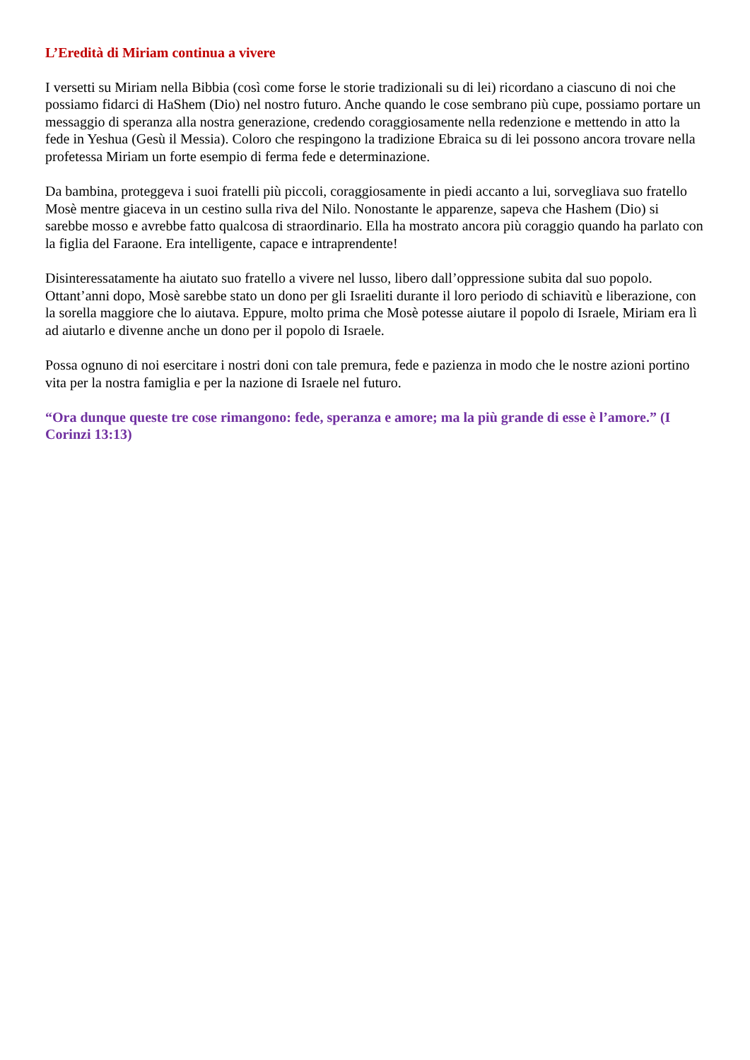L’Eredità di Miriam continua a vivere
I versetti su Miriam nella Bibbia (così come forse le storie tradizionali su di lei) ricordano a ciascuno di noi che possiamo fidarci di HaShem (Dio) nel nostro futuro. Anche quando le cose sembrano più cupe, possiamo portare un messaggio di speranza alla nostra generazione, credendo coraggiosamente nella redenzione e mettendo in atto la fede in Yeshua (Gesù il Messia). Coloro che respingono la tradizione Ebraica su di lei possono ancora trovare nella profetessa Miriam un forte esempio di ferma fede e determinazione.
Da bambina, proteggeva i suoi fratelli più piccoli, coraggiosamente in piedi accanto a lui, sorvegliava suo fratello Mosè mentre giaceva in un cestino sulla riva del Nilo. Nonostante le apparenze, sapeva che Hashem (Dio) si sarebbe mosso e avrebbe fatto qualcosa di straordinario. Ella ha mostrato ancora più coraggio quando ha parlato con la figlia del Faraone. Era intelligente, capace e intraprendente!
Disinteressatamente ha aiutato suo fratello a vivere nel lusso, libero dall’oppressione subita dal suo popolo. Ottant’anni dopo, Mosè sarebbe stato un dono per gli Israeliti durante il loro periodo di schiavitù e liberazione, con la sorella maggiore che lo aiutava. Eppure, molto prima che Mosè potesse aiutare il popolo di Israele, Miriam era lì ad aiutarlo e divenne anche un dono per il popolo di Israele.
Possa ognuno di noi esercitare i nostri doni con tale premura, fede e pazienza in modo che le nostre azioni portino vita per la nostra famiglia e per la nazione di Israele nel futuro.
“Ora dunque queste tre cose rimangono: fede, speranza e amore; ma la più grande di esse è l’amore.” (I Corinzi 13:13)